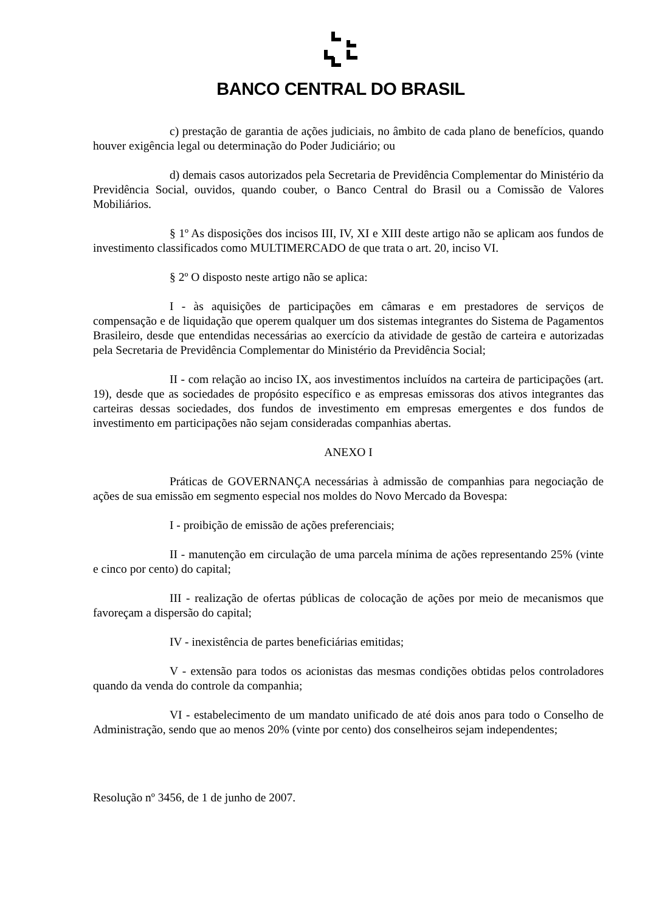BANCO CENTRAL DO BRASIL
c) prestação de garantia de ações judiciais, no âmbito de cada plano de benefícios, quando houver exigência legal ou determinação do Poder Judiciário; ou
d) demais casos autorizados pela Secretaria de Previdência Complementar do Ministério da Previdência Social, ouvidos, quando couber, o Banco Central do Brasil ou a Comissão de Valores Mobiliários.
§ 1º As disposições dos incisos III, IV, XI e XIII deste artigo não se aplicam aos fundos de investimento classificados como MULTIMERCADO de que trata o art. 20, inciso VI.
§ 2º O disposto neste artigo não se aplica:
I - às aquisições de participações em câmaras e em prestadores de serviços de compensação e de liquidação que operem qualquer um dos sistemas integrantes do Sistema de Pagamentos Brasileiro, desde que entendidas necessárias ao exercício da atividade de gestão de carteira e autorizadas pela Secretaria de Previdência Complementar do Ministério da Previdência Social;
II - com relação ao inciso IX, aos investimentos incluídos na carteira de participações (art. 19), desde que as sociedades de propósito específico e as empresas emissoras dos ativos integrantes das carteiras dessas sociedades, dos fundos de investimento em empresas emergentes e dos fundos de investimento em participações não sejam consideradas companhias abertas.
ANEXO I
Práticas de GOVERNANÇA necessárias à admissão de companhias para negociação de ações de sua emissão em segmento especial nos moldes do Novo Mercado da Bovespa:
I - proibição de emissão de ações preferenciais;
II - manutenção em circulação de uma parcela mínima de ações representando 25% (vinte e cinco por cento) do capital;
III - realização de ofertas públicas de colocação de ações por meio de mecanismos que favoreçam a dispersão do capital;
IV - inexistência de partes beneficiárias emitidas;
V - extensão para todos os acionistas das mesmas condições obtidas pelos controladores quando da venda do controle da companhia;
VI - estabelecimento de um mandato unificado de até dois anos para todo o Conselho de Administração, sendo que ao menos 20% (vinte por cento) dos conselheiros sejam independentes;
Resolução nº 3456, de 1 de junho de 2007.